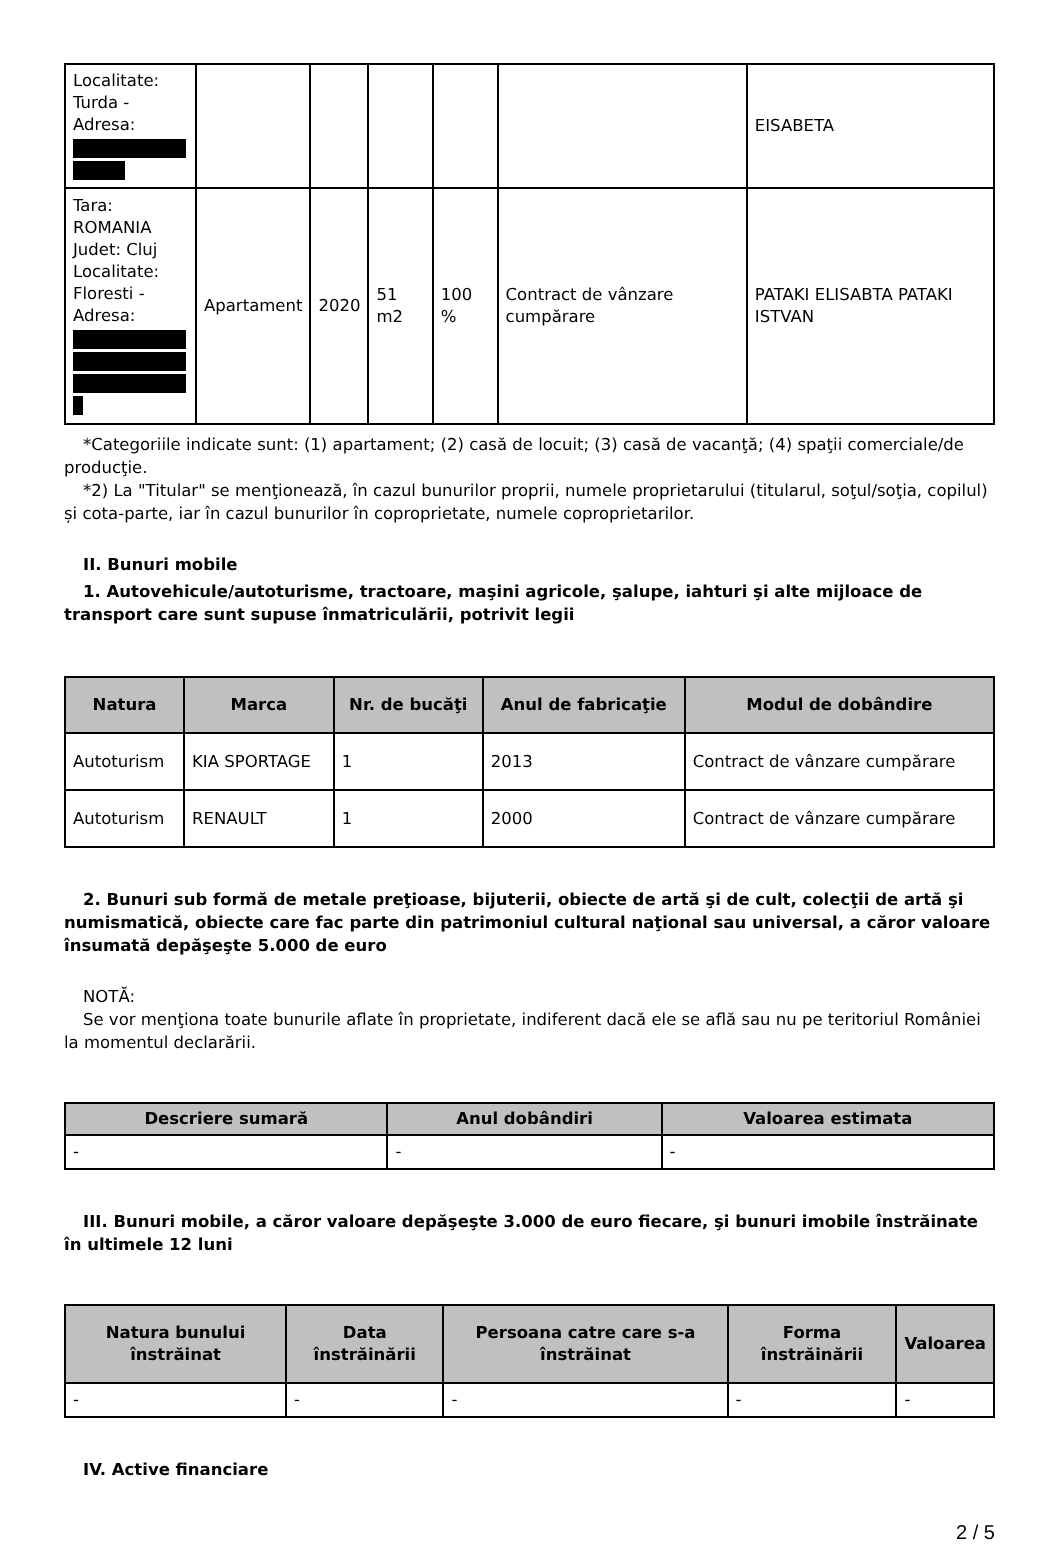| Localitate: Turda - Adresa: | | | | | | EISABETA |
| Tara: ROMANIA Judet: Cluj Localitate: Floresti - Adresa: | Apartament | 2020 | 51 m2 | 100 % | Contract de vânzare cumpărare | PATAKI ELISABTA PATAKI ISTVAN |
*Categoriile indicate sunt: (1) apartament; (2) casă de locuit; (3) casă de vacanţă; (4) spaţii comerciale/de producţie.
*2) La "Titular" se menţionează, în cazul bunurilor proprii, numele proprietarului (titularul, soţul/soţia, copilul) și cota-parte, iar în cazul bunurilor în coproprietate, numele coproprietarilor.
II. Bunuri mobile
1. Autovehicule/autoturisme, tractoare, maşini agricole, şalupe, iahturi şi alte mijloace de transport care sunt supuse înmatriculării, potrivit legii
| Natura | Marca | Nr. de bucăţi | Anul de fabricaţie | Modul de dobândire |
| --- | --- | --- | --- | --- |
| Autoturism | KIA SPORTAGE | 1 | 2013 | Contract de vânzare cumpărare |
| Autoturism | RENAULT | 1 | 2000 | Contract de vânzare cumpărare |
2. Bunuri sub formă de metale preţioase, bijuterii, obiecte de artă şi de cult, colecţii de artă şi numismatică, obiecte care fac parte din patrimoniul cultural naţional sau universal, a căror valoare însumată depăşeşte 5.000 de euro
NOTĂ:
Se vor menţiona toate bunurile aflate în proprietate, indiferent dacă ele se află sau nu pe teritoriul României la momentul declarării.
| Descriere sumară | Anul dobândiri | Valoarea estimata |
| --- | --- | --- |
| - | - | - |
III. Bunuri mobile, a căror valoare depăşeşte 3.000 de euro fiecare, şi bunuri imobile înstrăinate în ultimele 12 luni
| Natura bunului înstrăinat | Data înstrăinării | Persoana catre care s-a înstrăinat | Forma înstrăinării | Valoarea |
| --- | --- | --- | --- | --- |
| - | - | - | - | - |
IV. Active financiare
2 / 5